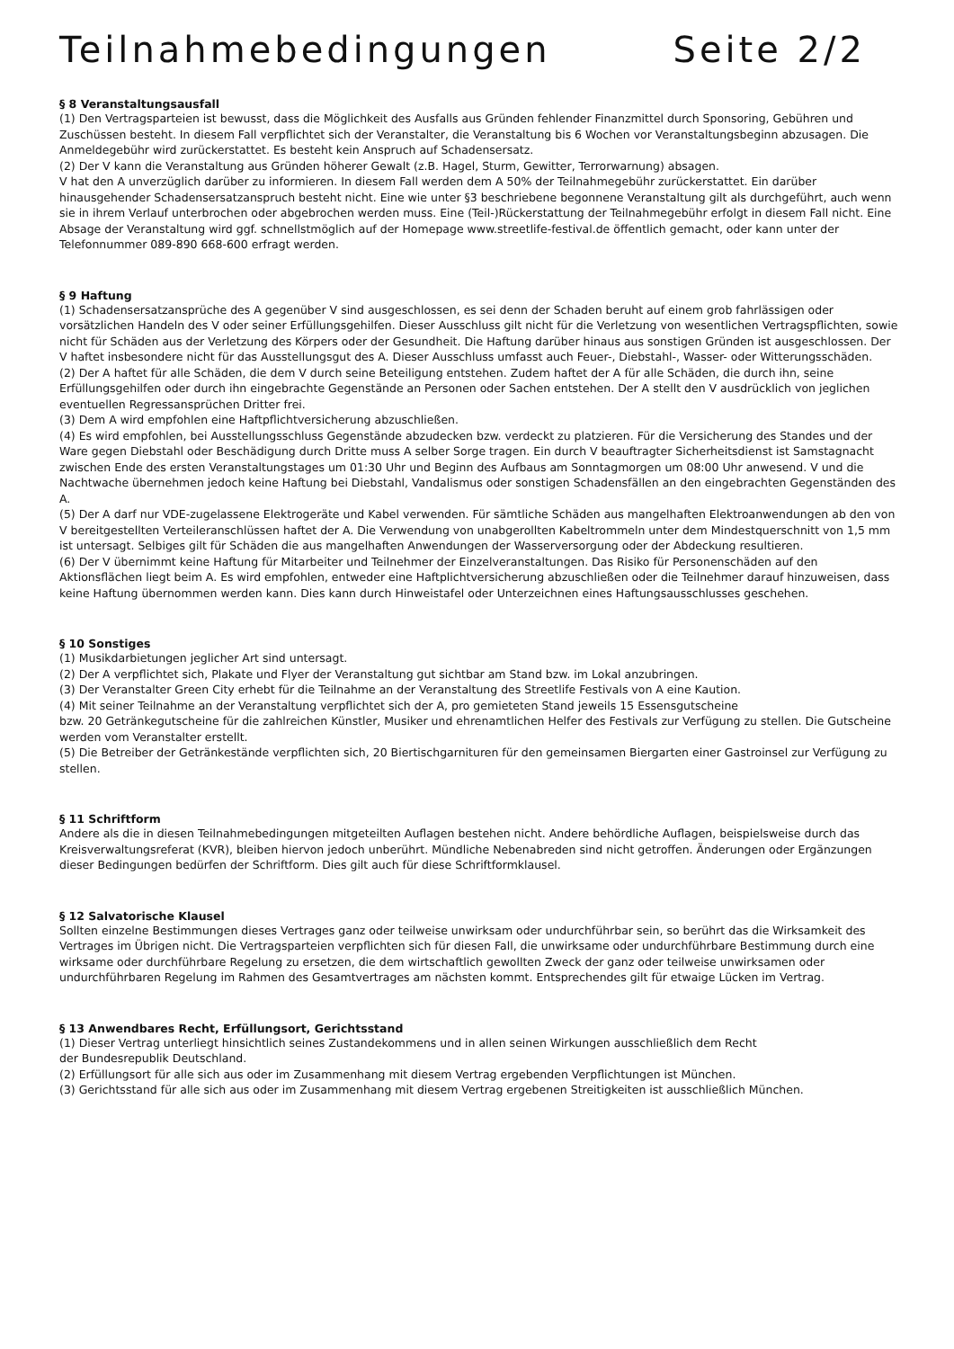Teilnahmebedingungen Seite 2/2
§ 8 Veranstaltungsausfall
(1) Den Vertragsparteien ist bewusst, dass die Möglichkeit des Ausfalls aus Gründen fehlender Finanzmittel durch Sponsoring, Gebühren und Zuschüssen besteht. In diesem Fall verpflichtet sich der Veranstalter, die Veranstaltung bis 6 Wochen vor Veranstaltungsbeginn abzusagen. Die Anmeldegebühr wird zurückerstattet. Es besteht kein Anspruch auf Schadensersatz.
(2) Der V kann die Veranstaltung aus Gründen höherer Gewalt (z.B. Hagel, Sturm, Gewitter, Terrorwarnung) absagen.
V hat den A unverzüglich darüber zu informieren. In diesem Fall werden dem A 50% der Teilnahmegebühr zurückerstattet. Ein darüber hinausgehender Schadensersatzanspruch besteht nicht. Eine wie unter §3 beschriebene begonnene Veranstaltung gilt als durchgeführt, auch wenn sie in ihrem Verlauf unterbrochen oder abgebrochen werden muss. Eine (Teil-)Rückerstattung der Teilnahmegebühr erfolgt in diesem Fall nicht. Eine Absage der Veranstaltung wird ggf. schnellstmöglich auf der Homepage www.streetlife-festival.de öffentlich gemacht, oder kann unter der Telefonnummer 089-890 668-600 erfragt werden.
§ 9 Haftung
(1) Schadensersatzansprüche des A gegenüber V sind ausgeschlossen, es sei denn der Schaden beruht auf einem grob fahrlässigen oder vorsätzlichen Handeln des V oder seiner Erfüllungsgehilfen. Dieser Ausschluss gilt nicht für die Verletzung von wesentlichen Vertragspflichten, sowie nicht für Schäden aus der Verletzung des Körpers oder der Gesundheit. Die Haftung darüber hinaus aus sonstigen Gründen ist ausgeschlossen. Der V haftet insbesondere nicht für das Ausstellungsgut des A. Dieser Ausschluss umfasst auch Feuer-, Diebstahl-, Wasser- oder Witterungsschäden.
(2) Der A haftet für alle Schäden, die dem V durch seine Beteiligung entstehen. Zudem haftet der A für alle Schäden, die durch ihn, seine Erfüllungsgehilfen oder durch ihn eingebrachte Gegenstände an Personen oder Sachen entstehen. Der A stellt den V ausdrücklich von jeglichen eventuellen Regressansprüchen Dritter frei.
(3) Dem A wird empfohlen eine Haftpflichtversicherung abzuschließen.
(4) Es wird empfohlen, bei Ausstellungsschluss Gegenstände abzudecken bzw. verdeckt zu platzieren. Für die Versicherung des Standes und der Ware gegen Diebstahl oder Beschädigung durch Dritte muss A selber Sorge tragen. Ein durch V beauftragter Sicherheitsdienst ist Samstagnacht zwischen Ende des ersten Veranstaltungstages um 01:30 Uhr und Beginn des Aufbaus am Sonntagmorgen um 08:00 Uhr anwesend. V und die Nachtwache übernehmen jedoch keine Haftung bei Diebstahl, Vandalismus oder sonstigen Schadensfällen an den eingebrachten Gegenständen des A.
(5) Der A darf nur VDE-zugelassene Elektrogeräte und Kabel verwenden. Für sämtliche Schäden aus mangelhaften Elektroanwendungen ab den von V bereitgestellten Verteileranschlüssen haftet der A. Die Verwendung von unabgerollten Kabeltrommeln unter dem Mindestquerschnitt von 1,5 mm ist untersagt. Selbiges gilt für Schäden die aus mangelhaften Anwendungen der Wasserversorgung oder der Abdeckung resultieren.
(6) Der V übernimmt keine Haftung für Mitarbeiter und Teilnehmer der Einzelveranstaltungen. Das Risiko für Personenschäden auf den Aktionsflächen liegt beim A. Es wird empfohlen, entweder eine Haftplichtversicherung abzuschließen oder die Teilnehmer darauf hinzuweisen, dass keine Haftung übernommen werden kann. Dies kann durch Hinweistafel oder Unterzeichnen eines Haftungsausschlusses geschehen.
§ 10 Sonstiges
(1) Musikdarbietungen jeglicher Art sind untersagt.
(2) Der A verpflichtet sich, Plakate und Flyer der Veranstaltung gut sichtbar am Stand bzw. im Lokal anzubringen.
(3) Der Veranstalter Green City erhebt für die Teilnahme an der Veranstaltung des Streetlife Festivals von A eine Kaution.
(4) Mit seiner Teilnahme an der Veranstaltung verpflichtet sich der A, pro gemieteten Stand jeweils 15 Essensgutscheine
bzw. 20 Getränkegutscheine für die zahlreichen Künstler, Musiker und ehrenamtlichen Helfer des Festivals zur Verfügung zu stellen. Die Gutscheine werden vom Veranstalter erstellt.
(5) Die Betreiber der Getränkestände verpflichten sich, 20 Biertischgarnituren für den gemeinsamen Biergarten einer Gastroinsel zur Verfügung zu stellen.
§ 11 Schriftform
Andere als die in diesen Teilnahmebedingungen mitgeteilten Auflagen bestehen nicht. Andere behördliche Auflagen, beispielsweise durch das Kreisverwaltungsreferat (KVR), bleiben hiervon jedoch unberührt. Mündliche Nebenabreden sind nicht getroffen. Änderungen oder Ergänzungen dieser Bedingungen bedürfen der Schriftform. Dies gilt auch für diese Schriftformklausel.
§ 12 Salvatorische Klausel
Sollten einzelne Bestimmungen dieses Vertrages ganz oder teilweise unwirksam oder undurchführbar sein, so berührt das die Wirksamkeit des Vertrages im Übrigen nicht. Die Vertragsparteien verpflichten sich für diesen Fall, die unwirksame oder undurchführbare Bestimmung durch eine wirksame oder durchführbare Regelung zu ersetzen, die dem wirtschaftlich gewollten Zweck der ganz oder teilweise unwirksamen oder undurchführbaren Regelung im Rahmen des Gesamtvertrages am nächsten kommt. Entsprechendes gilt für etwaige Lücken im Vertrag.
§ 13 Anwendbares Recht, Erfüllungsort, Gerichtsstand
(1) Dieser Vertrag unterliegt hinsichtlich seines Zustandekommens und in allen seinen Wirkungen ausschließlich dem Recht
der Bundesrepublik Deutschland.
(2) Erfüllungsort für alle sich aus oder im Zusammenhang mit diesem Vertrag ergebenden Verpflichtungen ist München.
(3) Gerichtsstand für alle sich aus oder im Zusammenhang mit diesem Vertrag ergebenen Streitigkeiten ist ausschließlich München.